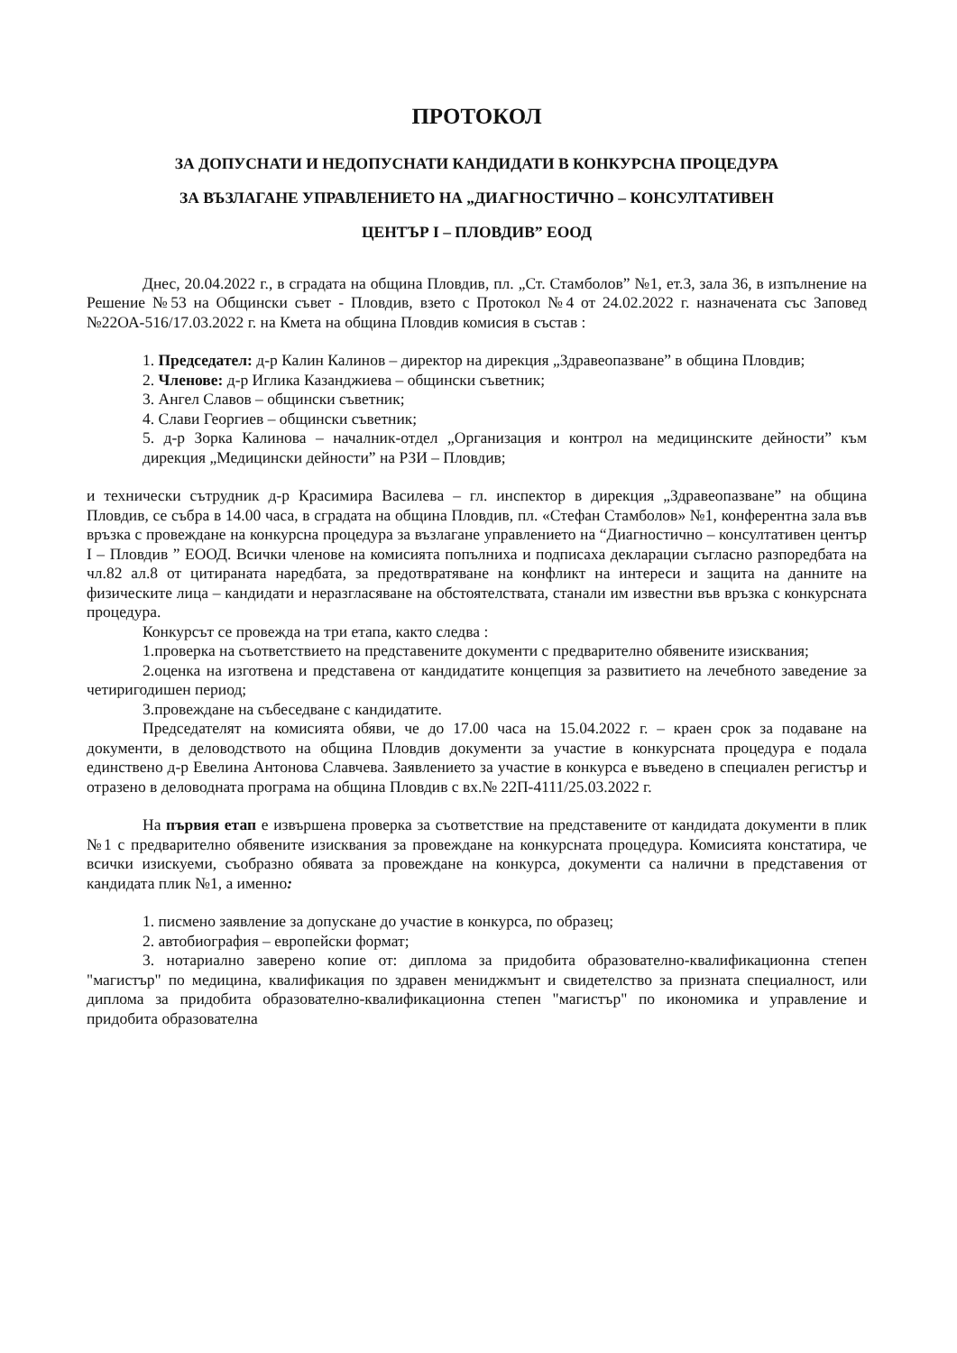ПРОТОКОЛ
ЗА ДОПУСНАТИ И НЕДОПУСНАТИ КАНДИДАТИ В КОНКУРСНА ПРОЦЕДУРА
ЗА ВЪЗЛАГАНЕ УПРАВЛЕНИЕТО НА „ДИАГНОСТИЧНО – КОНСУЛТАТИВЕН
ЦЕНТЪР I – ПЛОВДИВ” ЕООД
Днес, 20.04.2022 г., в сградата на община Пловдив, пл. „Ст. Стамболов” №1, ет.3, зала 36, в изпълнение на Решение №53 на Общински съвет - Пловдив, взето с Протокол №4 от 24.02.2022 г. назначената със Заповед №22ОА-516/17.03.2022 г. на Кмета на община Пловдив комисия в състав :
1. Председател: д-р Калин Калинов – директор на дирекция „Здравеопазване” в община Пловдив;
2. Членове: д-р Иглика Казанджиева – общински съветник;
3. Ангел Славов – общински съветник;
4. Слави Георгиев – общински съветник;
5. д-р Зорка Калинова – началник-отдел „Организация и контрол на медицинските дейности” към дирекция „Медицински дейности” на РЗИ – Пловдив;
и технически сътрудник д-р Красимира Василева – гл. инспектор в дирекция „Здравеопазване” на община Пловдив, се събра в 14.00 часа, в сградата на община Пловдив, пл. «Стефан Стамболов» №1, конферентна зала във връзка с провеждане на конкурсна процедура за възлагане управлението на “Диагностично – консултативен център I – Пловдив ” ЕООД. Всички членове на комисията попълниха и подписаха декларации съгласно разпоредбата на чл.82 ал.8 от цитираната наредбата, за предотвратяване на конфликт на интереси и защита на данните на физическите лица – кандидати и неразгласяване на обстоятелствата, станали им известни във връзка с конкурсната процедура.
Конкурсът се провежда на три етапа, както следва :
1.проверка на съответствието на представените документи с предварително обявените изисквания;
2.оценка на изготвена и представена от кандидатите концепция за развитието на лечебното заведение за четиригодишен период;
3.провеждане на събеседване с кандидатите.
Председателят на комисията обяви, че до 17.00 часа на 15.04.2022 г. – краен срок за подаване на документи, в деловодството на община Пловдив документи за участие в конкурсната процедура е подала единствено д-р Евелина Антонова Славчева. Заявлението за участие в конкурса е въведено в специален регистър и отразено в деловодната програма на община Пловдив с вх.№ 22П-4111/25.03.2022 г.
На първия етап е извършена проверка за съответствие на представените от кандидата документи в плик №1 с предварително обявените изисквания за провеждане на конкурсната процедура. Комисията констатира, че всички изискуеми, съобразно обявата за провеждане на конкурса, документи са налични в представения от кандидата плик №1, а именно:
1. писмено заявление за допускане до участие в конкурса, по образец;
2. автобиография – европейски формат;
3. нотариално заверено копие от: диплома за придобита образователно-квалификационна степен "магистър" по медицина, квалификация по здравен мениджмънт и свидетелство за призната специалност, или диплома за придобита образователно-квалификационна степен "магистър" по икономика и управление и придобита образователна